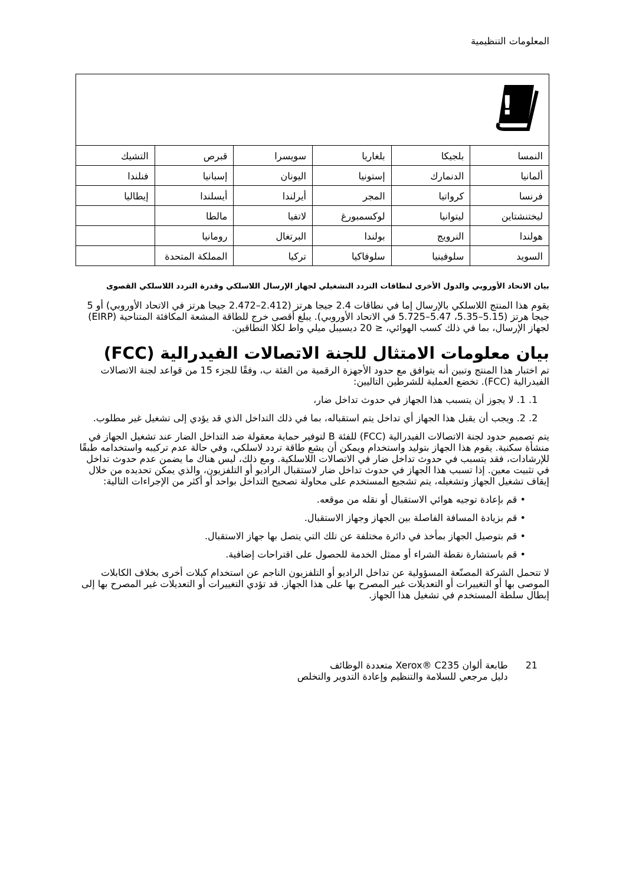المعلومات التنظيمية
| ! | | | | | |
| النمسا | بلجيكا | بلغاريا | سويسرا | قبرص | التشيك |
| ألمانيا | الدنمارك | إستونيا | اليونان | إسبانيا | فنلندا |
| فرنسا | كرواتيا | المجر | أيرلندا | أيسلندا | إيطاليا |
| ليختنشتاين | ليتوانيا | لوكسمبورغ | لاتفيا | مالطا | |
| هولندا | النرويج | بولندا | البرتغال | رومانيا | |
| السويد | سلوفينيا | سلوفاكيا | تركيا | المملكة المتحدة | |
بيان الاتحاد الأوروبي والدول الأخرى لنطاقات التردد التشغيلي لجهاز الإرسال اللاسلكي وقدرة التردد اللاسلكي القصوى
يقوم هذا المنتج اللاسلكي بالإرسال إما في نطاقات 2.4 جيجا هرتز (2.412–2.472 جيجا هرتز في الاتحاد الأوروبي) أو 5 جيجا هرتز (5.15–5.35، 5.47–5.725 في الاتحاد الأوروبي). يبلغ أقصى خرج للطاقة المشعة المكافئة المتناحية (EIRP) لجهاز الإرسال، بما في ذلك كسب الهوائي، ≤ 20 ديسيبل ميلي واط لكلا النطاقين.
بيان معلومات الامتثال للجنة الاتصالات الفيدرالية (FCC)
تم اختبار هذا المنتج وتبين أنه يتوافق مع حدود الأجهزة الرقمية من الفئة ب، وفقًا للجزء 15 من قواعد لجنة الاتصالات الفيدرالية (FCC). تخضع العملية للشرطين التاليين:
1. 1. لا يجوز أن يتسبب هذا الجهاز في حدوث تداخل ضار،
2. 2. ويجب أن يقبل هذا الجهاز أي تداخل يتم استقباله، بما في ذلك التداخل الذي قد يؤدي إلى تشغيل غير مطلوب.
يتم تصميم حدود لجنة الاتصالات الفيدرالية (FCC) للفئة B لتوفير حماية معقولة ضد التداخل الضار عند تشغيل الجهاز في منشأة سكنية. يقوم هذا الجهاز بتوليد واستخدام ويمكن أن يشع طاقة تردد لاسلكي، وفي حالة عدم تركيبه واستخدامه طبقًا للإرشادات، فقد يتسبب في حدوث تداخل ضار في الاتصالات اللاسلكية. ومع ذلك، ليس هناك ما يضمن عدم حدوث تداخل في تثبيت معين. إذا تسبب هذا الجهاز في حدوث تداخل ضار لاستقبال الراديو أو التلفزيون، والذي يمكن تحديده من خلال إيقاف تشغيل الجهاز وتشغيله، يتم تشجيع المستخدم على محاولة تصحيح التداخل بواحد أو أكثر من الإجراءات التالية:
• قم بإعادة توجيه هوائي الاستقبال أو نقله من موقعه.
• قم بزيادة المسافة الفاصلة بين الجهاز وجهاز الاستقبال.
• قم بتوصيل الجهاز بمأخذ في دائرة مختلفة عن تلك التي يتصل بها جهاز الاستقبال.
• قم باستشارة نقطة الشراء أو ممثل الخدمة للحصول على اقتراحات إضافية.
لا تتحمل الشركة المصنّعة المسؤولية عن تداخل الراديو أو التلفزيون الناجم عن استخدام كبلات أخرى بخلاف الكابلات الموصى بها أو التغييرات أو التعديلات غير المصرح بها على هذا الجهاز. قد تؤدي التغييرات أو التعديلات غير المصرح بها إلى إبطال سلطة المستخدم في تشغيل هذا الجهاز.
21 طابعة ألوان Xerox® C235 متعددة الوظائف
دليل مرجعي للسلامة والتنظيم وإعادة التدوير والتخلص